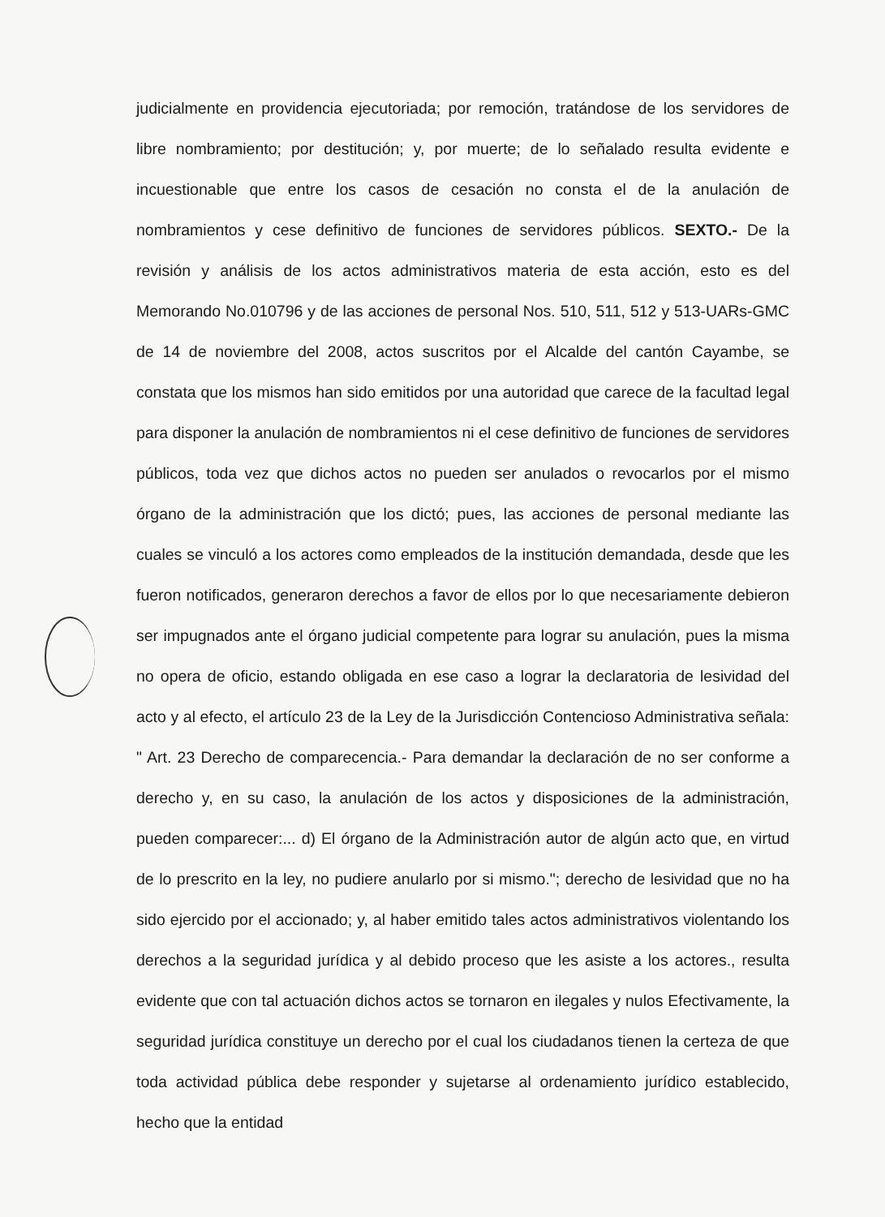judicialmente en providencia ejecutoriada; por remoción, tratándose de los servidores de libre nombramiento; por destitución; y, por muerte; de lo señalado resulta evidente e incuestionable que entre los casos de cesación no consta el de la anulación de nombramientos y cese definitivo de funciones de servidores públicos. SEXTO.- De la revisión y análisis de los actos administrativos materia de esta acción, esto es del Memorando No.010796 y de las acciones de personal Nos. 510, 511, 512 y 513-UARs-GMC de 14 de noviembre del 2008, actos suscritos por el Alcalde del cantón Cayambe, se constata que los mismos han sido emitidos por una autoridad que carece de la facultad legal para disponer la anulación de nombramientos ni el cese definitivo de funciones de servidores públicos, toda vez que dichos actos no pueden ser anulados o revocarlos por el mismo órgano de la administración que los dictó; pues, las acciones de personal mediante las cuales se vinculó a los actores como empleados de la institución demandada, desde que les fueron notificados, generaron derechos a favor de ellos por lo que necesariamente debieron ser impugnados ante el órgano judicial competente para lograr su anulación, pues la misma no opera de oficio, estando obligada en ese caso a lograr la declaratoria de lesividad del acto y al efecto, el artículo 23 de la Ley de la Jurisdicción Contencioso Administrativa señala: " Art. 23 Derecho de comparecencia.- Para demandar la declaración de no ser conforme a derecho y, en su caso, la anulación de los actos y disposiciones de la administración, pueden comparecer:... d) El órgano de la Administración autor de algún acto que, en virtud de lo prescrito en la ley, no pudiere anularlo por si mismo."; derecho de lesividad que no ha sido ejercido por el accionado; y, al haber emitido tales actos administrativos violentando los derechos a la seguridad jurídica y al debido proceso que les asiste a los actores., resulta evidente que con tal actuación dichos actos se tornaron en ilegales y nulos Efectivamente, la seguridad jurídica constituye un derecho por el cual los ciudadanos tienen la certeza de que toda actividad pública debe responder y sujetarse al ordenamiento jurídico establecido, hecho que la entidad